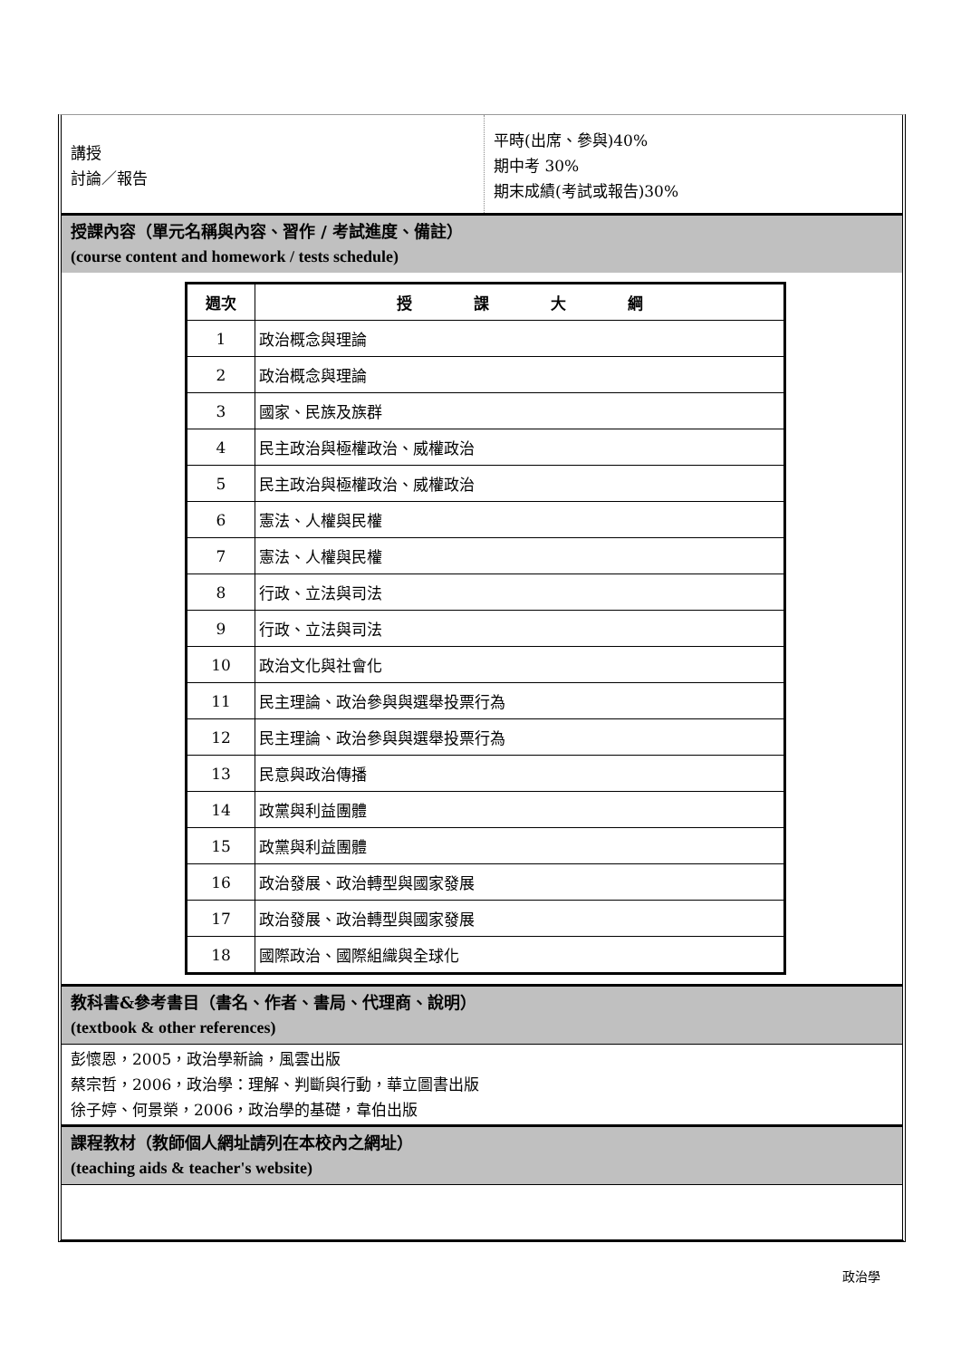講授
討論／報告
平時(出席、參與)40%
期中考 30%
期末成績(考試或報告)30%
授課內容（單元名稱與內容、習作 / 考試進度、備註）
(course content and homework / tests schedule)
| 週次 | 授 課 大 綱 |
| --- | --- |
| 1 | 政治概念與理論 |
| 2 | 政治概念與理論 |
| 3 | 國家、民族及族群 |
| 4 | 民主政治與極權政治、威權政治 |
| 5 | 民主政治與極權政治、威權政治 |
| 6 | 憲法、人權與民權 |
| 7 | 憲法、人權與民權 |
| 8 | 行政、立法與司法 |
| 9 | 行政、立法與司法 |
| 10 | 政治文化與社會化 |
| 11 | 民主理論、政治參與與選舉投票行為 |
| 12 | 民主理論、政治參與與選舉投票行為 |
| 13 | 民意與政治傳播 |
| 14 | 政黨與利益團體 |
| 15 | 政黨與利益團體 |
| 16 | 政治發展、政治轉型與國家發展 |
| 17 | 政治發展、政治轉型與國家發展 |
| 18 | 國際政治、國際組織與全球化 |
教科書&參考書目（書名、作者、書局、代理商、說明）
(textbook & other references)
彭懷恩，2005，政治學新論，風雲出版
蔡宗哲，2006，政治學：理解、判斷與行動，華立圖書出版
徐子婷、何景榮，2006，政治學的基礎，韋伯出版
課程教材（教師個人網址請列在本校內之網址）
(teaching aids & teacher's website)
政治學